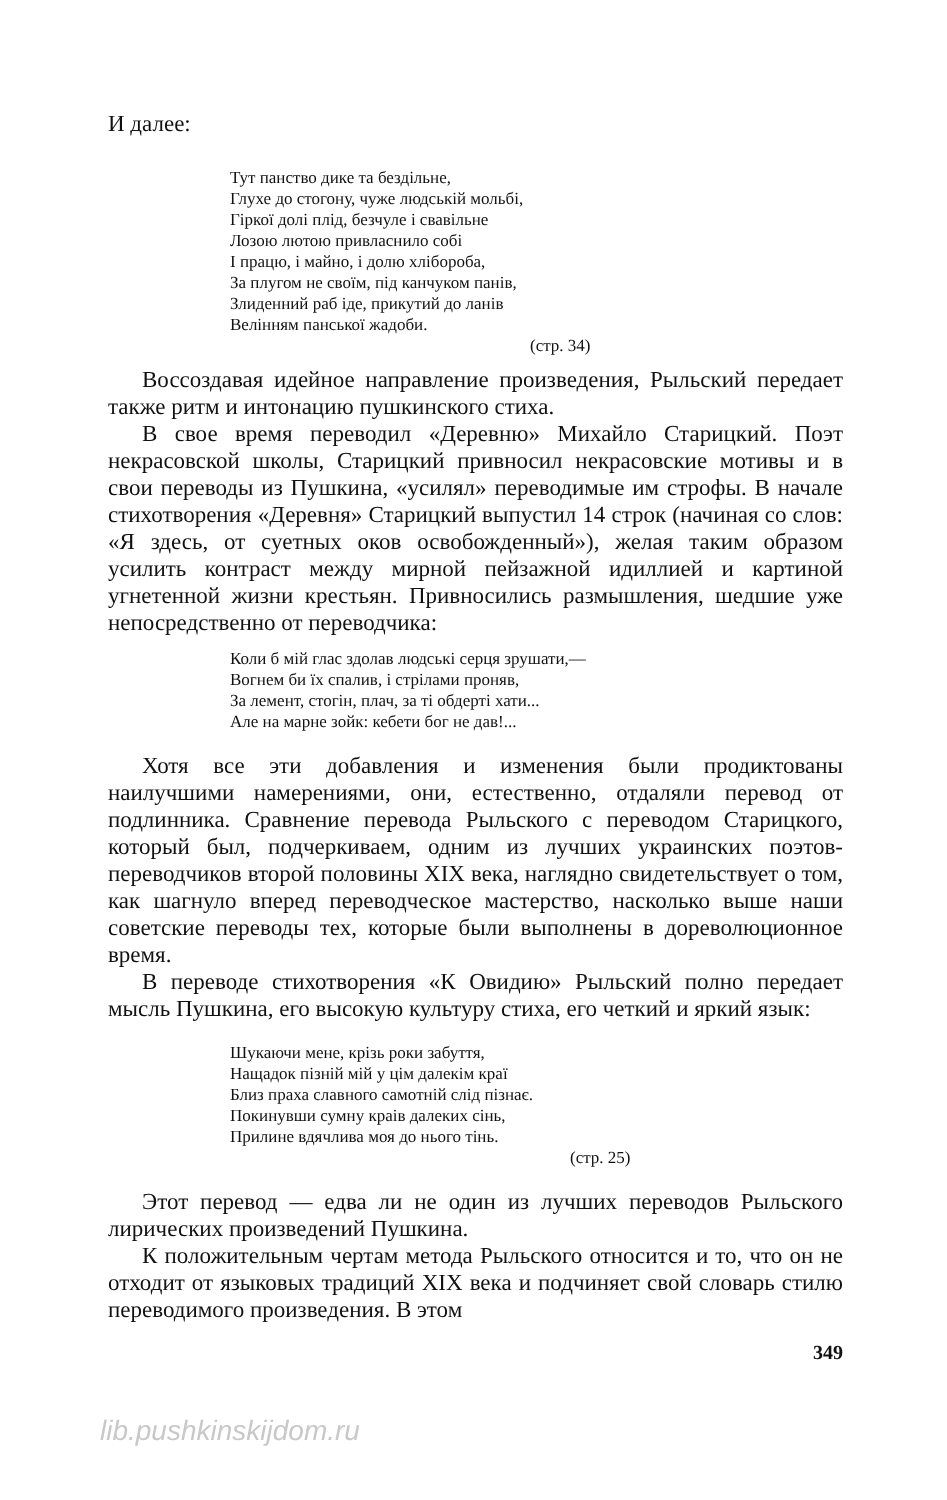И далее:
Тут панство дике та бездільне,
Глухе до стогону, чуже людській мольбі,
Гіркої долі плід, безчуле і свавільне
Лозою лютою привласнило собі
І працю, і майно, і долю хлібороба,
За плугом не своїм, під канчуком панів,
Злиденний раб іде, прикутий до ланів
Велінням панської жадоби.
(стр. 34)
Воссоздавая идейное направление произведения, Рыльский передает также ритм и интонацию пушкинского стиха.
В свое время переводил «Деревню» Михайло Старицкий. Поэт некрасовской школы, Старицкий привносил некрасовские мотивы и в свои переводы из Пушкина, «усилял» переводимые им строфы. В начале стихотворения «Деревня» Старицкий выпустил 14 строк (начиная со слов: «Я здесь, от суетных оков освобожденный»), желая таким образом усилить контраст между мирной пейзажной идиллией и картиной угнетенной жизни крестьян. Привносились размышления, шедшие уже непосредственно от переводчика:
Коли б мій глас здолав людські серця зрушати,—
Вогнем би їх спалив, і стрілами проняв,
За лемент, стогін, плач, за ті обдерті хати...
Але на марне зойк: кебети бог не дав!...
Хотя все эти добавления и изменения были продиктованы наилучшими намерениями, они, естественно, отдаляли перевод от подлинника. Сравнение перевода Рыльского с переводом Старицкого, который был, подчеркиваем, одним из лучших украинских поэтов-переводчиков второй половины XIX века, наглядно свидетельствует о том, как шагнуло вперед переводческое мастерство, насколько выше наши советские переводы тех, которые были выполнены в дореволюционное время.
В переводе стихотворения «К Овидию» Рыльский полно передает мысль Пушкина, его высокую культуру стиха, его четкий и яркий язык:
Шукаючи мене, крізь роки забуття,
Нащадок пізній мій у цім далекім краї
Близ праха славного самотній слід пізнає.
Покинувши сумну краів далеких сінь,
Прилине вдячлива моя до нього тінь.
(стр. 25)
Этот перевод — едва ли не один из лучших переводов Рыльского лирических произведений Пушкина.
К положительным чертам метода Рыльского относится и то, что он не отходит от языковых традиций XIX века и подчиняет свой словарь стилю переводимого произведения. В этом
349
lib.pushkinskijdom.ru